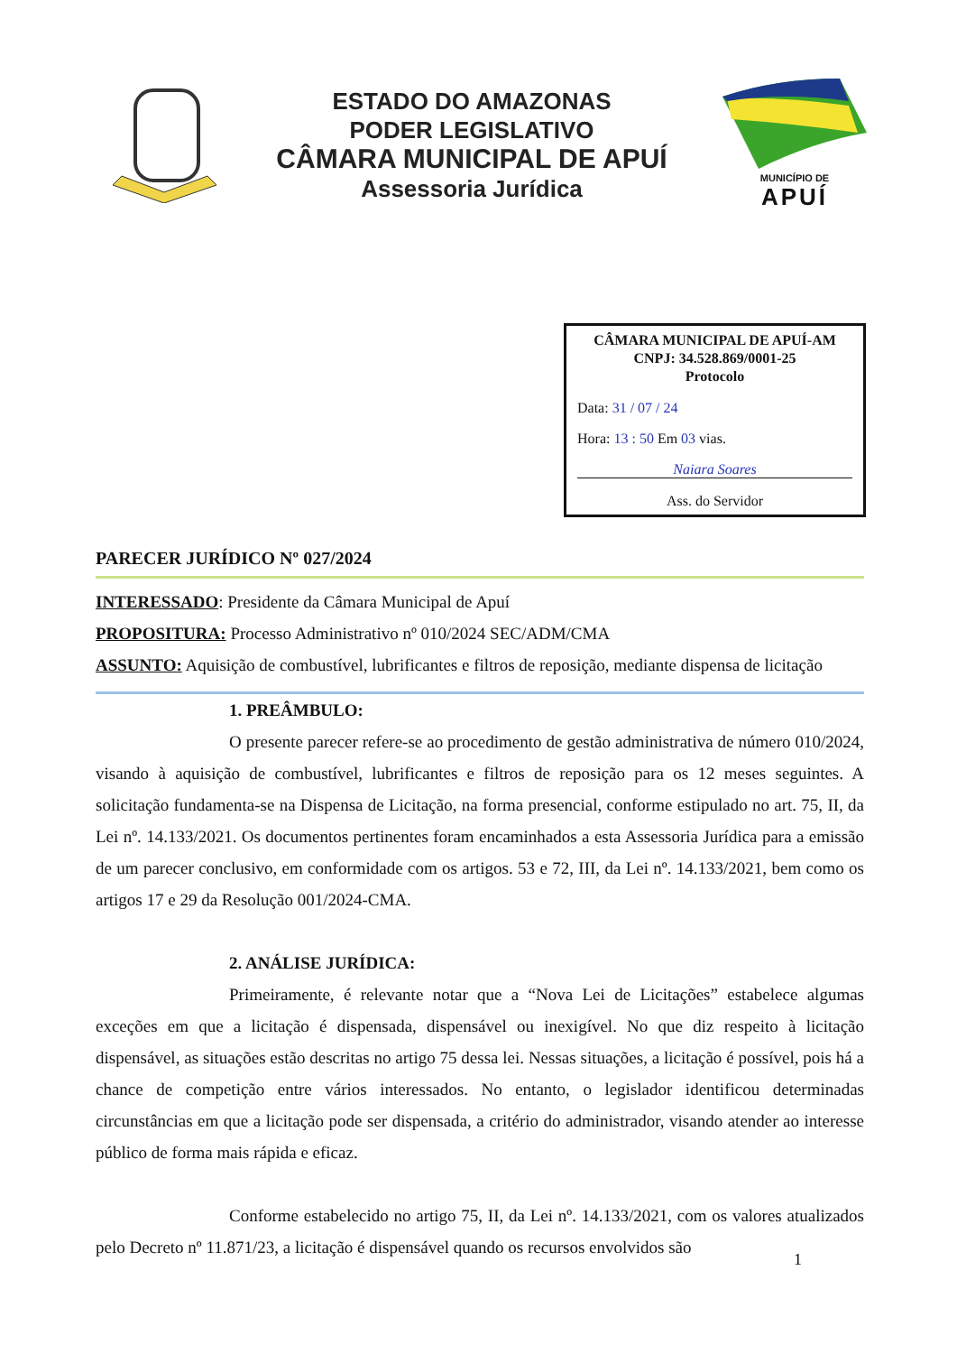ESTADO DO AMAZONAS
PODER LEGISLATIVO
CÂMARA MUNICIPAL DE APUÍ
Assessoria Jurídica
MUNICÍPIO DE
APUÍ
CÂMARA MUNICIPAL DE APUÍ-AM
CNPJ: 34.528.869/0001-25
Protocolo
Data: 31 / 07 / 24
Hora: 13 : 50 Em 03 vias.
Naiara Soares
Ass. do Servidor
PARECER JURÍDICO Nº 027/2024
INTERESSADO: Presidente da Câmara Municipal de Apuí
PROPOSITURA: Processo Administrativo nº 010/2024 SEC/ADM/CMA
ASSUNTO: Aquisição de combustível, lubrificantes e filtros de reposição, mediante dispensa de licitação
1. PREÂMBULO:
O presente parecer refere-se ao procedimento de gestão administrativa de número 010/2024, visando à aquisição de combustível, lubrificantes e filtros de reposição para os 12 meses seguintes. A solicitação fundamenta-se na Dispensa de Licitação, na forma presencial, conforme estipulado no art. 75, II, da Lei nº. 14.133/2021. Os documentos pertinentes foram encaminhados a esta Assessoria Jurídica para a emissão de um parecer conclusivo, em conformidade com os artigos. 53 e 72, III, da Lei nº. 14.133/2021, bem como os artigos 17 e 29 da Resolução 001/2024-CMA.
2. ANÁLISE JURÍDICA:
Primeiramente, é relevante notar que a “Nova Lei de Licitações” estabelece algumas exceções em que a licitação é dispensada, dispensável ou inexigível. No que diz respeito à licitação dispensável, as situações estão descritas no artigo 75 dessa lei. Nessas situações, a licitação é possível, pois há a chance de competição entre vários interessados. No entanto, o legislador identificou determinadas circunstâncias em que a licitação pode ser dispensada, a critério do administrador, visando atender ao interesse público de forma mais rápida e eficaz.
Conforme estabelecido no artigo 75, II, da Lei nº. 14.133/2021, com os valores atualizados pelo Decreto nº 11.871/23, a licitação é dispensável quando os recursos envolvidos são
1